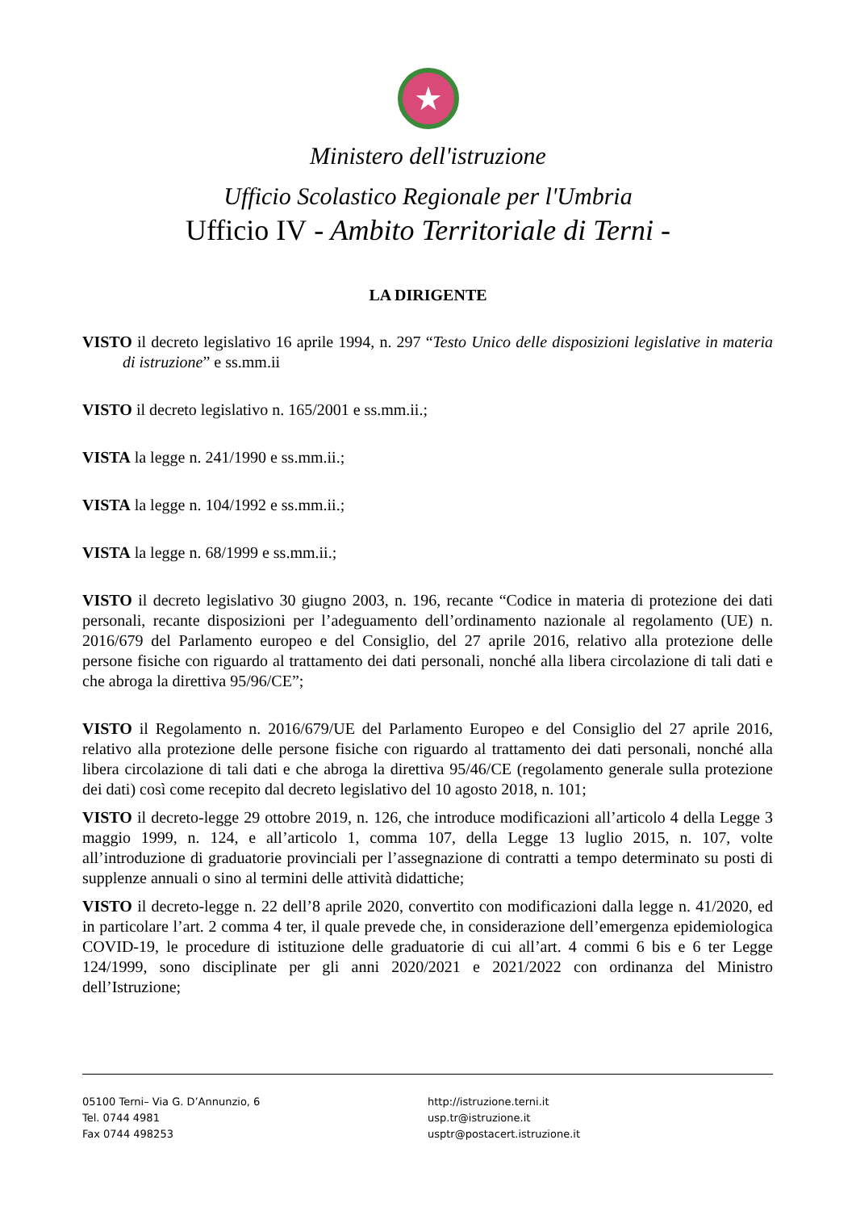★
Ministero dell'istruzione
Ufficio Scolastico Regionale per l'Umbria
Ufficio IV - Ambito Territoriale di Terni -
LA DIRIGENTE
VISTO il decreto legislativo 16 aprile 1994, n. 297 “Testo Unico delle disposizioni legislative in materia di istruzione” e ss.mm.ii
VISTO il decreto legislativo n. 165/2001 e ss.mm.ii.;
VISTA la legge n. 241/1990 e ss.mm.ii.;
VISTA la legge n. 104/1992 e ss.mm.ii.;
VISTA la legge n. 68/1999 e ss.mm.ii.;
VISTO il decreto legislativo 30 giugno 2003, n. 196, recante “Codice in materia di protezione dei dati personali, recante disposizioni per l’adeguamento dell’ordinamento nazionale al regolamento (UE) n. 2016/679 del Parlamento europeo e del Consiglio, del 27 aprile 2016, relativo alla protezione delle persone fisiche con riguardo al trattamento dei dati personali, nonché alla libera circolazione di tali dati e che abroga la direttiva 95/96/CE”;
VISTO il Regolamento n. 2016/679/UE del Parlamento Europeo e del Consiglio del 27 aprile 2016, relativo alla protezione delle persone fisiche con riguardo al trattamento dei dati personali, nonché alla libera circolazione di tali dati e che abroga la direttiva 95/46/CE (regolamento generale sulla protezione dei dati) così come recepito dal decreto legislativo del 10 agosto 2018, n. 101;
VISTO il decreto-legge 29 ottobre 2019, n. 126, che introduce modificazioni all’articolo 4 della Legge 3 maggio 1999, n. 124, e all’articolo 1, comma 107, della Legge 13 luglio 2015, n. 107, volte all’introduzione di graduatorie provinciali per l’assegnazione di contratti a tempo determinato su posti di supplenze annuali o sino al termini delle attività didattiche;
VISTO il decreto-legge n. 22 dell’8 aprile 2020, convertito con modificazioni dalla legge n. 41/2020, ed in particolare l’art. 2 comma 4 ter, il quale prevede che, in considerazione dell’emergenza epidemiologica COVID-19, le procedure di istituzione delle graduatorie di cui all’art. 4 commi 6 bis e 6 ter Legge 124/1999, sono disciplinate per gli anni 2020/2021 e 2021/2022 con ordinanza del Ministro dell’Istruzione;
05100 Terni– Via G. D’Annunzio, 6
Tel. 0744 4981
Fax 0744 498253
http://istruzione.terni.it
usp.tr@istruzione.it
usptr@postacert.istruzione.it